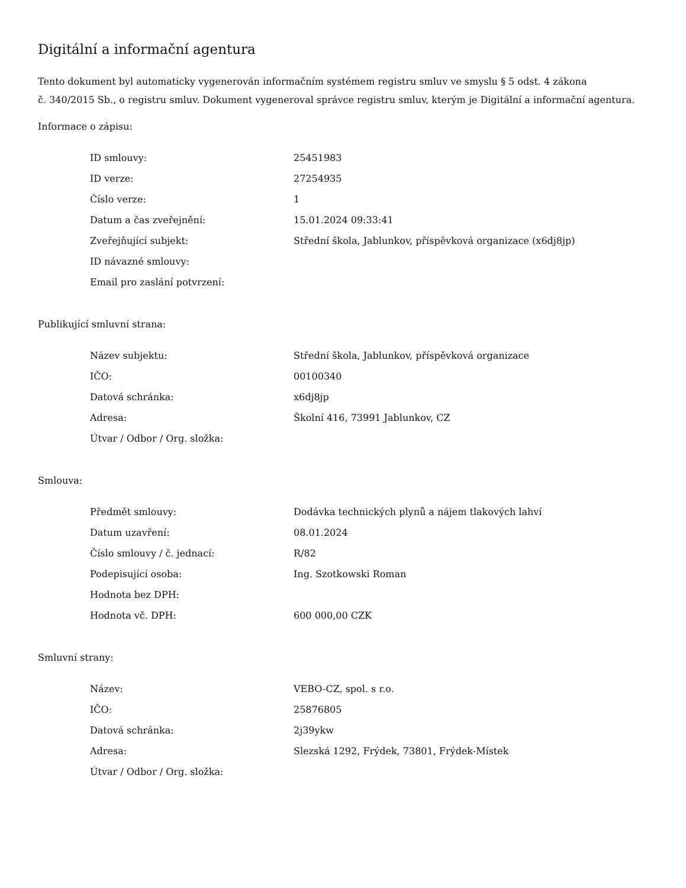Digitální a informační agentura
Tento dokument byl automaticky vygenerován informačním systémem registru smluv ve smyslu § 5 odst. 4 zákona
č. 340/2015 Sb., o registru smluv. Dokument vygeneroval správce registru smluv, kterým je Digitální a informační agentura.
Informace o zápisu:
| ID smlouvy: | 25451983 |
| ID verze: | 27254935 |
| Číslo verze: | 1 |
| Datum a čas zveřejnění: | 15.01.2024 09:33:41 |
| Zveřejňující subjekt: | Střední škola, Jablunkov, příspěvková organizace (x6dj8jp) |
| ID návazné smlouvy: | |
| Email pro zaslání potvrzení: | |
Publikující smluvní strana:
| Název subjektu: | Střední škola, Jablunkov, příspěvková organizace |
| IČO: | 00100340 |
| Datová schránka: | x6dj8jp |
| Adresa: | Školní 416, 73991 Jablunkov, CZ |
| Útvar / Odbor / Org. složka: | |
Smlouva:
| Předmět smlouvy: | Dodávka technických plynů a nájem tlakových lahví |
| Datum uzavření: | 08.01.2024 |
| Číslo smlouvy / č. jednací: | R/82 |
| Podepisující osoba: | Ing. Szotkowski Roman |
| Hodnota bez DPH: | |
| Hodnota vč. DPH: | 600 000,00 CZK |
Smluvní strany:
| Název: | VEBO-CZ, spol. s r.o. |
| IČO: | 25876805 |
| Datová schránka: | 2j39ykw |
| Adresa: | Slezská 1292, Frýdek, 73801, Frýdek-Místek |
| Útvar / Odbor / Org. složka: | |